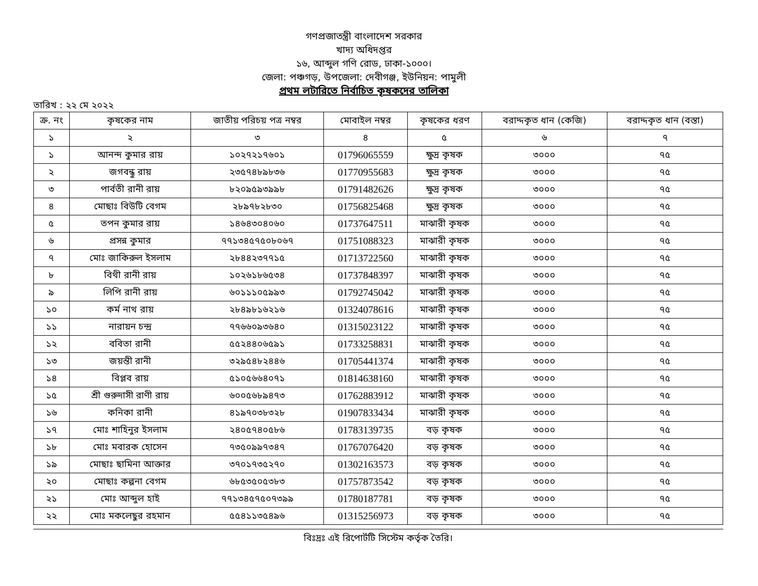গণপ্রজাতন্ত্রী বাংলাদেশ সরকার
খাদ্য অধিদপ্তর
১৬, আব্দুল গণি রোড, ঢাকা-১০০০।
জেলা: পঞ্চগড়, উপজেলা: দেবীগঞ্জ, ইউনিয়ন: পামুলী
প্রথম লটারিতে নির্বাচিত কৃষকদের তালিকা
তারিখ : ২২ মে ২০২২
| ক্র. নং | কৃষকের নাম | জাতীয় পরিচয় পত্র নম্বর | মোবাইল নম্বর | কৃষকের ধরণ | বরাদ্দকৃত ধান (কেজি) | বরাদ্দকৃত ধান (বস্তা) |
| --- | --- | --- | --- | --- | --- | --- |
| ১ | ২ | ৩ | ৪ | ৫ | ৬ | ৭ |
| ১ | আনন্দ কুমার রায় | ১০২৭২১৭৬০১ | 01796065559 | ক্ষুদ্র কৃষক | ৩০০০ | ৭৫ |
| ২ | জগবন্ধু রায় | ২৩৫৭৪৮৯৮৩৬ | 01770955683 | ক্ষুদ্র কৃষক | ৩০০০ | ৭৫ |
| ৩ | পার্বতী রানী রায় | ৮২০৯৫৯৩৯৯৮ | 01791482626 | ক্ষুদ্র কৃষক | ৩০০০ | ৭৫ |
| ৪ | মোছাঃ বিউটি বেগম | ২৮৯৭৮২৮৩০ | 01756825468 | ক্ষুদ্র কৃষক | ৩০০০ | ৭৫ |
| ৫ | তপন কুমার রায় | ১৪৬৪৩০৪০৬০ | 01737647511 | মাঝারী কৃষক | ৩০০০ | ৭৫ |
| ৬ | প্রসন্ন কুমার | ৭৭১৩৪৫৭৫০৮০৬৭ | 01751088323 | মাঝারী কৃষক | ৩০০০ | ৭৫ |
| ৭ | মোঃ জাকিরুল ইসলাম | ২৮৪৪২৩৭৭১৫ | 01713722560 | মাঝারী কৃষক | ৩০০০ | ৭৫ |
| ৮ | বিথী রানী রায় | ১০২৬১৮৬৫৩৪ | 01737848397 | মাঝারী কৃষক | ৩০০০ | ৭৫ |
| ৯ | লিপি রানী রায় | ৬০১১১০৫৯৯৩ | 01792745042 | মাঝারী কৃষক | ৩০০০ | ৭৫ |
| ১০ | কর্ম নাথ রায় | ২৮৪৯৮১৬২১৬ | 01324078616 | মাঝারী কৃষক | ৩০০০ | ৭৫ |
| ১১ | নারায়ন চন্দ্র | ৭৭৬৬০৯৩৬৪০ | 01315023122 | মাঝারী কৃষক | ৩০০০ | ৭৫ |
| ১২ | ববিতা রানী | ৫৫২৪৪০৬৫৯১ | 01733258831 | মাঝারী কৃষক | ৩০০০ | ৭৫ |
| ১৩ | জয়ন্তী রানী | ৩২৯৫৪৮২৪৪৬ | 01705441374 | মাঝারী কৃষক | ৩০০০ | ৭৫ |
| ১৪ | বিপ্লব রায় | ৫১০৫৬৬৪০৭১ | 01814638160 | মাঝারী কৃষক | ৩০০০ | ৭৫ |
| ১৫ | শ্রী গুরুদাসী রাণী রায় | ৬০০৫৬৮৯৪৭৩ | 01762883912 | মাঝারী কৃষক | ৩০০০ | ৭৫ |
| ১৬ | কনিকা রানী | ৪১৯৭০৩৮৩২৮ | 01907833434 | মাঝারী কৃষক | ৩০০০ | ৭৫ |
| ১৭ | মোঃ শাহিনুর ইসলাম | ২৪০৫৭৪০৫৮৬ | 01783139735 | বড় কৃষক | ৩০০০ | ৭৫ |
| ১৮ | মোঃ মবারক হোসেন | ৭৩৫০৯৯৭৩৪৭ | 01767076420 | বড় কৃষক | ৩০০০ | ৭৫ |
| ১৯ | মোছাঃ ছামিনা আক্তার | ৩৭০১৭৩৫২৭০ | 01302163573 | বড় কৃষক | ৩০০০ | ৭৫ |
| ২০ | মোছাঃ কল্পনা বেগম | ৬৮৫৩৫০৫৩৮৩ | 01757873542 | বড় কৃষক | ৩০০০ | ৭৫ |
| ২১ | মোঃ আব্দুল হাই | ৭৭১৩৪৫৭৫০৭৩৯৯ | 01780187781 | বড় কৃষক | ৩০০০ | ৭৫ |
| ২২ | মোঃ মকলেছুর রহমান | ৫৫৪১১৩৫৪৯৬ | 01315256973 | বড় কৃষক | ৩০০০ | ৭৫ |
বিঃদ্রঃ এই রিপোর্টটি সিস্টেম কর্তৃক তৈরি।